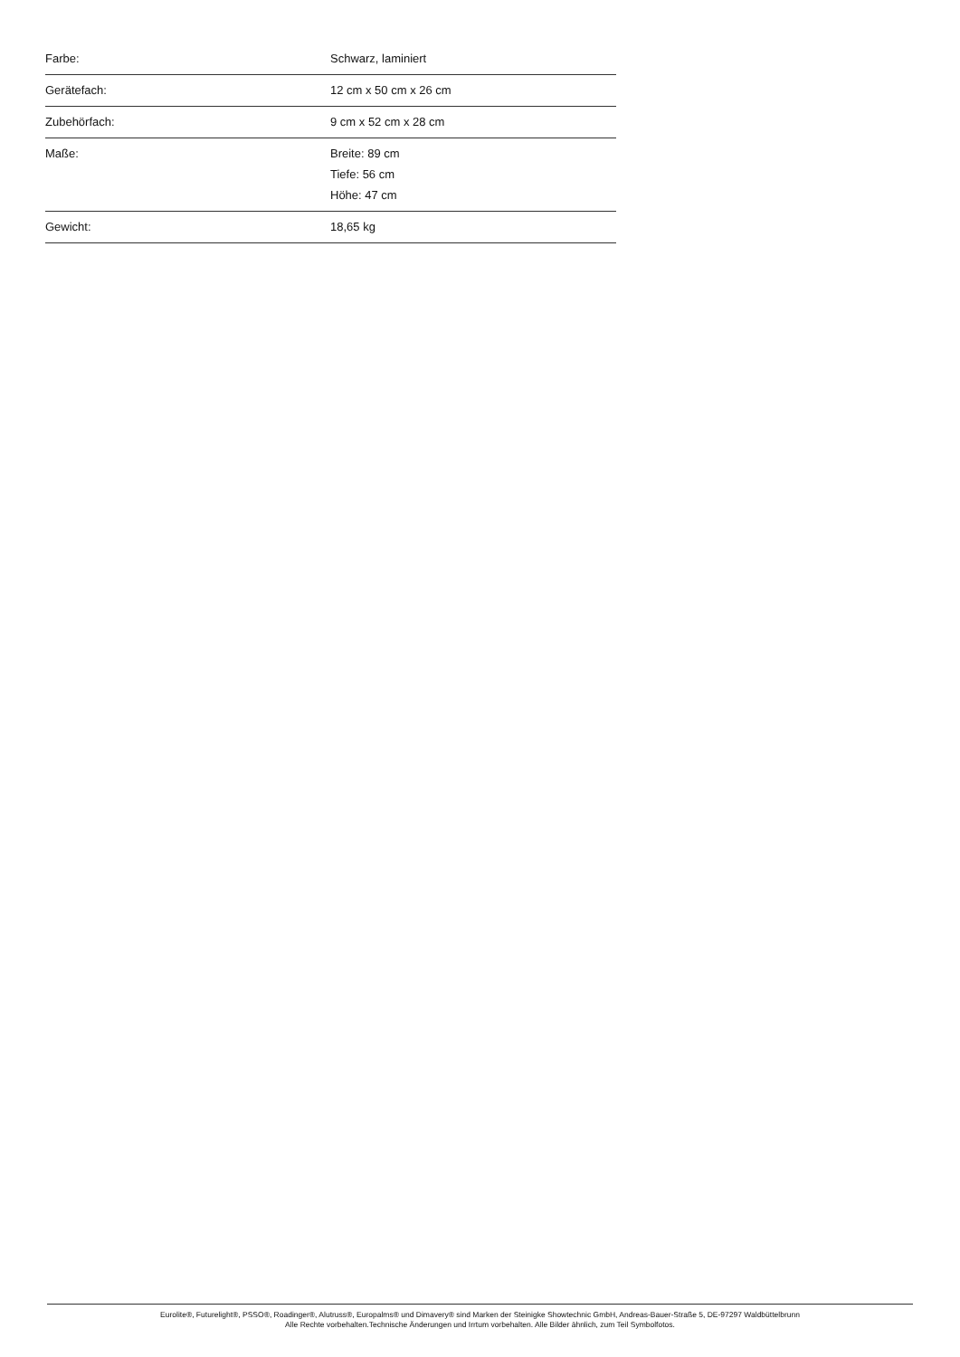| Farbe: | Schwarz, laminiert |
| Gerätefach: | 12 cm x 50 cm x 26 cm |
| Zubehörfach: | 9 cm x 52 cm x 28 cm |
| Maße: | Breite: 89 cm Tiefe: 56 cm Höhe: 47 cm |
| Gewicht: | 18,65 kg |
Eurolite®, Futurelight®, PSSO®, Roadinger®, Alutruss®, Europalms® und Dimavery® sind Marken der Steinigke Showtechnic GmbH, Andreas-Bauer-Straße 5, DE-97297 Waldbüttelbrunn
Alle Rechte vorbehalten.Technische Änderungen und Irrtum vorbehalten. Alle Bilder ähnlich, zum Teil Symbolfotos.